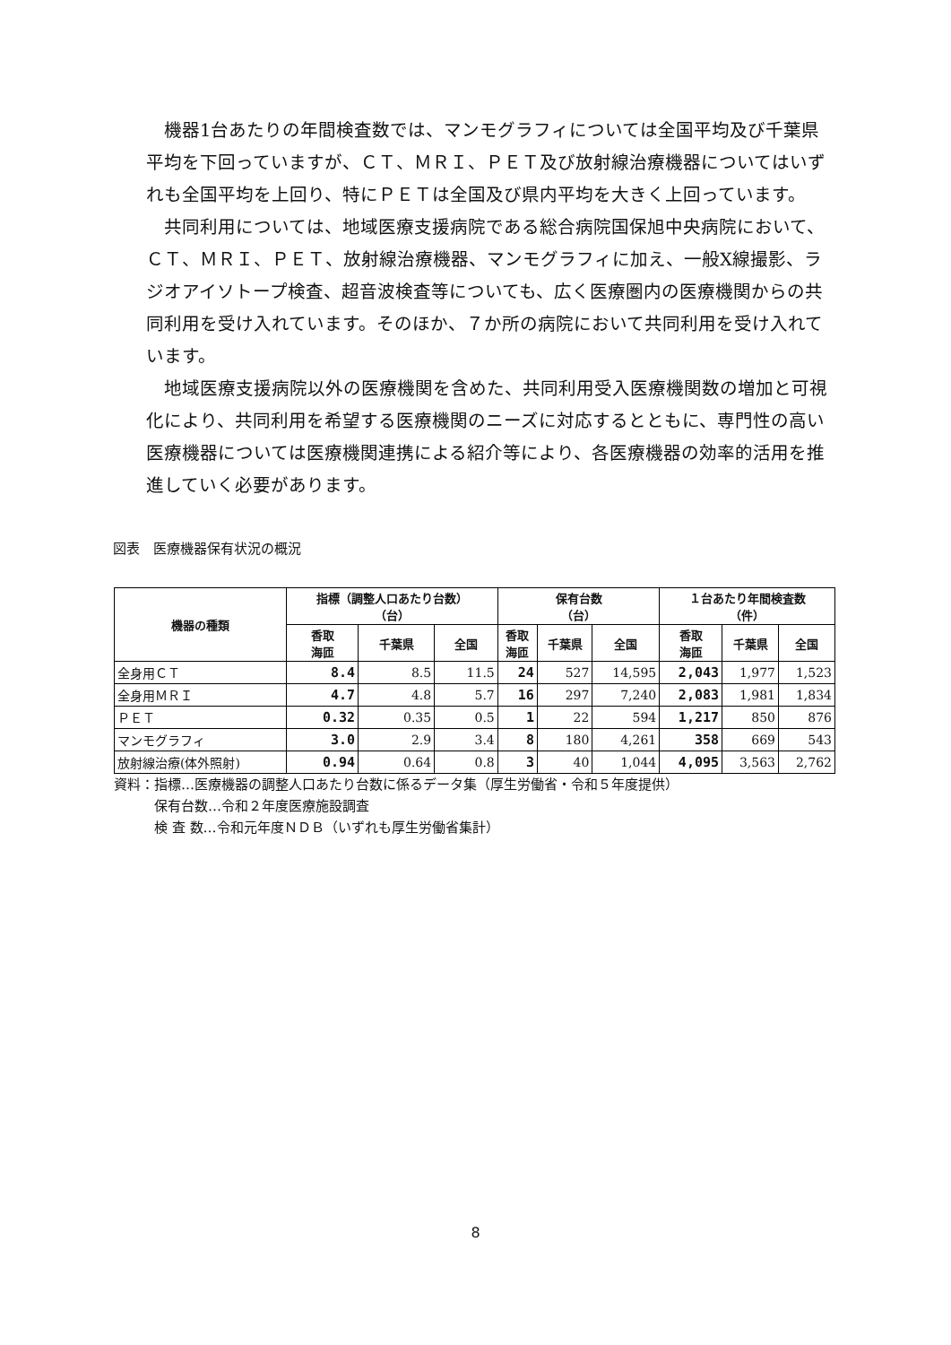機器1台あたりの年間検査数では、マンモグラフィについては全国平均及び千葉県平均を下回っていますが、ＣＴ、ＭＲＩ、ＰＥＴ及び放射線治療機器についてはいずれも全国平均を上回り、特にＰＥＴは全国及び県内平均を大きく上回っています。
共同利用については、地域医療支援病院である総合病院国保旭中央病院において、ＣＴ、ＭＲＩ、ＰＥＴ、放射線治療機器、マンモグラフィに加え、一般X線撮影、ラジオアイソトープ検査、超音波検査等についても、広く医療圏内の医療機関からの共同利用を受け入れています。そのほか、７か所の病院において共同利用を受け入れています。
地域医療支援病院以外の医療機関を含めた、共同利用受入医療機関数の増加と可視化により、共同利用を希望する医療機関のニーズに対応するとともに、専門性の高い医療機器については医療機関連携による紹介等により、各医療機器の効率的活用を推進していく必要があります。
図表　医療機器保有状況の概況
| 機器の種類 | 指標（調整人口あたり台数） （台） | | | 保有台数 （台） | | | １台あたり年間検査数 （件） | | |
| --- | --- | --- | --- | --- | --- | --- | --- | --- | --- |
| | 香取 海匝 | 千葉県 | 全国 | 香取 海匝 | 千葉県 | 全国 | 香取 海匝 | 千葉県 | 全国 |
| 全身用ＣＴ | 8.4 | 8.5 | 11.5 | 24 | 527 | 14,595 | 2,043 | 1,977 | 1,523 |
| 全身用ＭＲＩ | 4.7 | 4.8 | 5.7 | 16 | 297 | 7,240 | 2,083 | 1,981 | 1,834 |
| ＰＥＴ | 0.32 | 0.35 | 0.5 | 1 | 22 | 594 | 1,217 | 850 | 876 |
| マンモグラフィ | 3.0 | 2.9 | 3.4 | 8 | 180 | 4,261 | 358 | 669 | 543 |
| 放射線治療(体外照射) | 0.94 | 0.64 | 0.8 | 3 | 40 | 1,044 | 4,095 | 3,563 | 2,762 |
資料：指標…医療機器の調整人口あたり台数に係るデータ集（厚生労働省・令和５年度提供）
　　　保有台数…令和２年度医療施設調査
　　　検 査 数…令和元年度ＮＤＢ（いずれも厚生労働省集計）
8